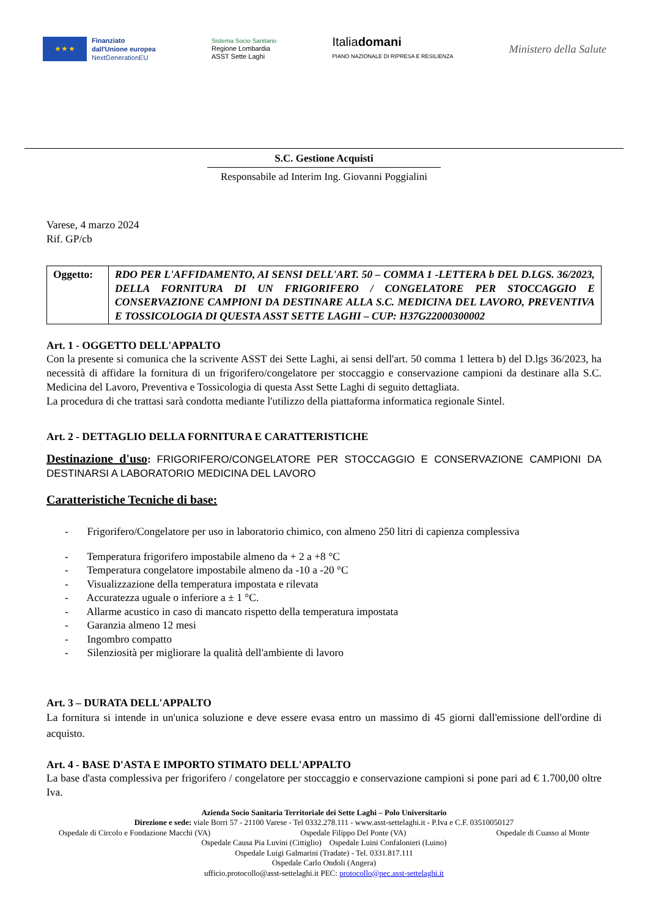★ ★ ★
Finanziato
dall'Unione europea
NextGenerationEU
Sistema Socio Sanitario
Regione Lombardia
ASST Sette Laghi
Italiadomani
PIANO NAZIONALE DI RIPRESA E RESILIENZA
Ministero della Salute
S.C. Gestione Acquisti
Responsabile ad Interim Ing. Giovanni Poggialini
Varese, 4 marzo 2024
Rif. GP/cb
| Oggetto: | RDO PER L'AFFIDAMENTO, AI SENSI DELL'ART. 50 – COMMA 1 -LETTERA b DEL D.LGS. 36/2023, DELLA FORNITURA DI UN FRIGORIFERO / CONGELATORE PER STOCCAGGIO E CONSERVAZIONE CAMPIONI DA DESTINARE ALLA S.C. MEDICINA DEL LAVORO, PREVENTIVA E TOSSICOLOGIA DI QUESTA ASST SETTE LAGHI – CUP: H37G22000300002 |
Art. 1 - OGGETTO DELL'APPALTO
Con la presente si comunica che la scrivente ASST dei Sette Laghi, ai sensi dell'art. 50 comma 1 lettera b) del D.lgs 36/2023, ha necessità di affidare la fornitura di un frigorifero/congelatore per stoccaggio e conservazione campioni da destinare alla S.C. Medicina del Lavoro, Preventiva e Tossicologia di questa Asst Sette Laghi di seguito dettagliata.
La procedura di che trattasi sarà condotta mediante l'utilizzo della piattaforma informatica regionale Sintel.
Art. 2 - DETTAGLIO DELLA FORNITURA E CARATTERISTICHE
Destinazione d'uso: FRIGORIFERO/CONGELATORE PER STOCCAGGIO E CONSERVAZIONE CAMPIONI DA DESTINARSI A LABORATORIO MEDICINA DEL LAVORO
Caratteristiche Tecniche di base:
- Frigorifero/Congelatore per uso in laboratorio chimico, con almeno 250 litri di capienza complessiva
- Temperatura frigorifero impostabile almeno da + 2 a +8 °C
- Temperatura congelatore impostabile almeno da -10 a -20 °C
- Visualizzazione della temperatura impostata e rilevata
- Accuratezza uguale o inferiore a ± 1 °C.
- Allarme acustico in caso di mancato rispetto della temperatura impostata
- Garanzia almeno 12 mesi
- Ingombro compatto
- Silenziosità per migliorare la qualità dell'ambiente di lavoro
Art. 3 – DURATA DELL'APPALTO
La fornitura si intende in un'unica soluzione e deve essere evasa entro un massimo di 45 giorni dall'emissione dell'ordine di acquisto.
Art. 4 - BASE D'ASTA E IMPORTO STIMATO DELL'APPALTO
La base d'asta complessiva per frigorifero / congelatore per stoccaggio e conservazione campioni si pone pari ad € 1.700,00 oltre Iva.
Azienda Socio Sanitaria Territoriale dei Sette Laghi – Polo Universitario
Direzione e sede: viale Borri 57 - 21100 Varese - Tel 0332.278.111 - www.asst-settelaghi.it - P.Iva e C.F. 03510050127
Ospedale di Circolo e Fondazione Macchi (VA) Ospedale Filippo Del Ponte (VA) Ospedale di Cuasso al Monte
Ospedale Causa Pia Luvini (Cittiglio) Ospedale Luini Confalonieri (Luino)
Ospedale Luigi Galmarini (Tradate) - Tel. 0331.817.111
Ospedale Carlo Ondoli (Angera)
ufficio.protocollo@asst-settelaghi.it PEC: protocollo@pec.asst-settelaghi.it